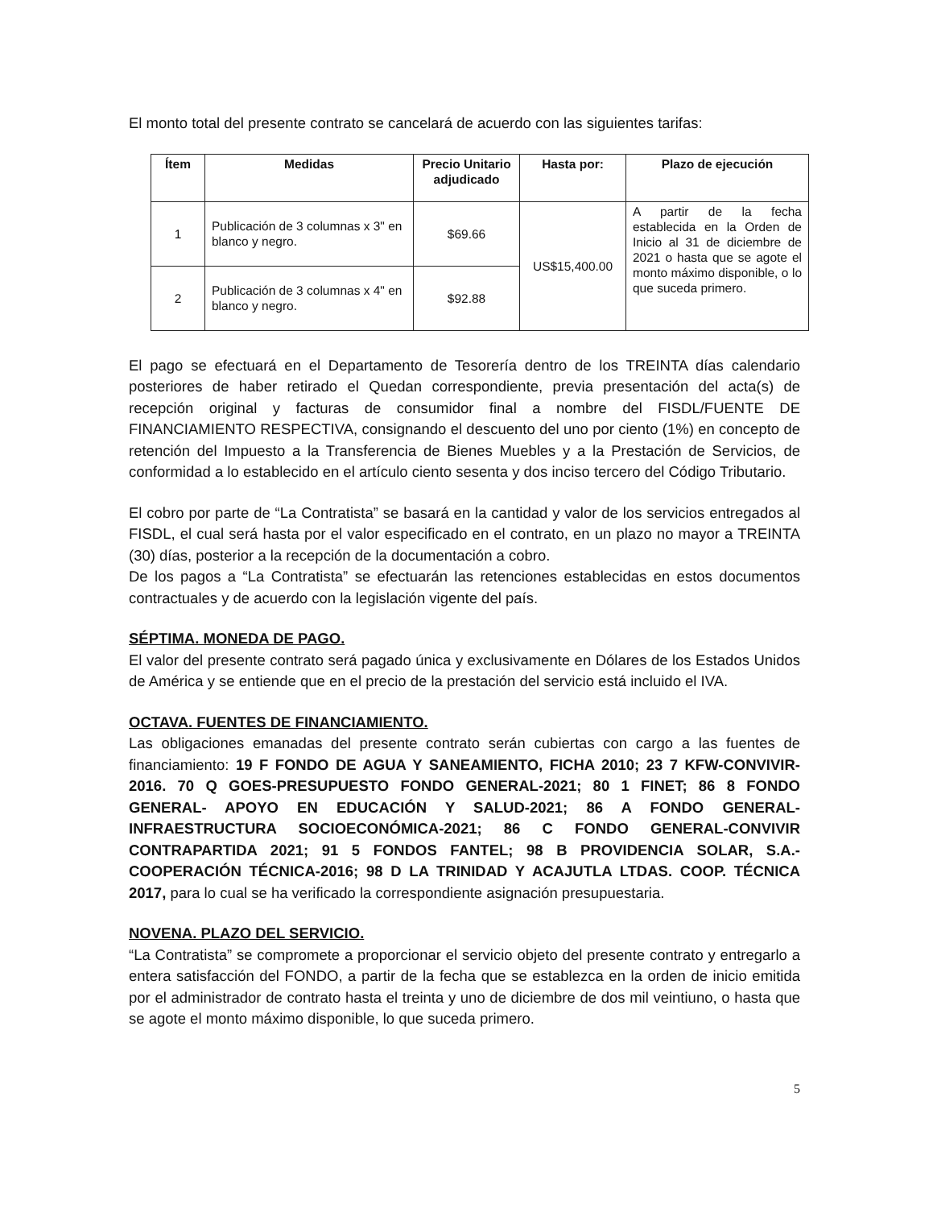El monto total del presente contrato se cancelará de acuerdo con las siguientes tarifas:
| Ítem | Medidas | Precio Unitario adjudicado | Hasta por: | Plazo de ejecución |
| --- | --- | --- | --- | --- |
| 1 | Publicación de 3 columnas x 3" en blanco y negro. | $69.66 | US$15,400.00 | A partir de la fecha establecida en la Orden de Inicio al 31 de diciembre de 2021 o hasta que se agote el monto máximo disponible, o lo que suceda primero. |
| 2 | Publicación de 3 columnas x 4" en blanco y negro. | $92.88 | | |
El pago se efectuará en el Departamento de Tesorería dentro de los TREINTA días calendario posteriores de haber retirado el Quedan correspondiente, previa presentación del acta(s) de recepción original y facturas de consumidor final a nombre del FISDL/FUENTE DE FINANCIAMIENTO RESPECTIVA, consignando el descuento del uno por ciento (1%) en concepto de retención del Impuesto a la Transferencia de Bienes Muebles y a la Prestación de Servicios, de conformidad a lo establecido en el artículo ciento sesenta y dos inciso tercero del Código Tributario.
El cobro por parte de “La Contratista” se basará en la cantidad y valor de los servicios entregados al FISDL, el cual será hasta por el valor especificado en el contrato, en un plazo no mayor a TREINTA (30) días, posterior a la recepción de la documentación a cobro.
De los pagos a “La Contratista” se efectuarán las retenciones establecidas en estos documentos contractuales y de acuerdo con la legislación vigente del país.
SÉPTIMA. MONEDA DE PAGO.
El valor del presente contrato será pagado única y exclusivamente en Dólares de los Estados Unidos de América y se entiende que en el precio de la prestación del servicio está incluido el IVA.
OCTAVA. FUENTES DE FINANCIAMIENTO.
Las obligaciones emanadas del presente contrato serán cubiertas con cargo a las fuentes de financiamiento: 19 F FONDO DE AGUA Y SANEAMIENTO, FICHA 2010; 23 7 KFW-CONVIVIR-2016. 70 Q GOES-PRESUPUESTO FONDO GENERAL-2021; 80 1 FINET; 86 8 FONDO GENERAL- APOYO EN EDUCACIÓN Y SALUD-2021; 86 A FONDO GENERAL-INFRAESTRUCTURA SOCIOECONÓMICA-2021; 86 C FONDO GENERAL-CONVIVIR CONTRAPARTIDA 2021; 91 5 FONDOS FANTEL; 98 B PROVIDENCIA SOLAR, S.A.-COOPERACIÓN TÉCNICA-2016; 98 D LA TRINIDAD Y ACAJUTLA LTDAS. COOP. TÉCNICA 2017, para lo cual se ha verificado la correspondiente asignación presupuestaria.
NOVENA. PLAZO DEL SERVICIO.
“La Contratista” se compromete a proporcionar el servicio objeto del presente contrato y entregarlo a entera satisfacción del FONDO, a partir de la fecha que se establezca en la orden de inicio emitida por el administrador de contrato hasta el treinta y uno de diciembre de dos mil veintiuno, o hasta que se agote el monto máximo disponible, lo que suceda primero.
5